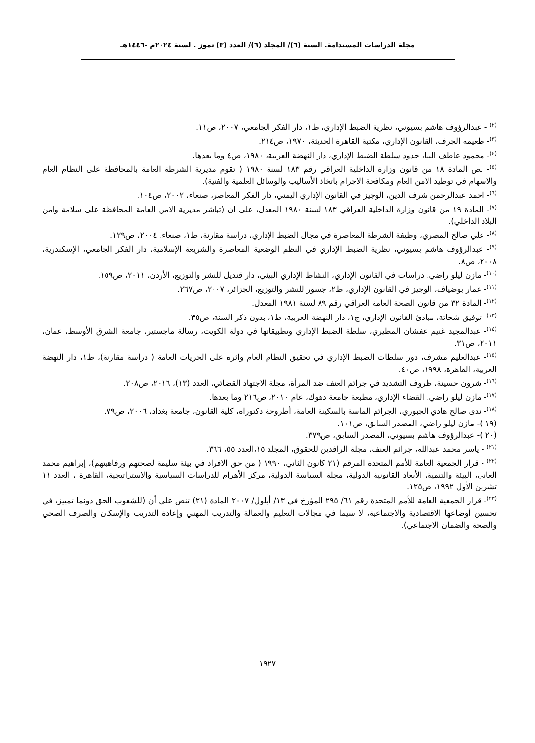مجلة الدراسات المستدامة. السنة (٦)/ المجلد (٦)/ العدد (٣) تموز . لسنة ٢٠٢٤م -١٤٤٦هـ
<sup>(٢)</sup> - عبدالرؤوف هاشم بسيوني، نظرية الضبط الإداري، ط١، دار الفكر الجامعي، ٢٠٠٧، ص١١.
<sup>(٣)</sup>- طعيمه الجرف، القانون الإداري، مكتبة القاهرة الحديثة، ١٩٧٠، ص٢١٤.
<sup>(٤)</sup>- محمود عاطف البنا، حدود سلطة الضبط الإداري، دار النهضة العربية، ١٩٨٠، ص٤ وما بعدها.
<sup>(٥)</sup>- نص المادة ١٨ من قانون وزارة الداخلية العراقي رقم ١٨٣ لسنة ١٩٨٠ ( تقوم مديرية الشرطة العامة بالمحافظة على النظام العام والاسهام في توطيد الامن العام ومكافحة الاجرام باتخاذ الأساليب والوسائل العلمية والفنية).
<sup>(٦)</sup>- احمد عبدالرحمن شرف الدين، الوجيز في القانون الإداري اليمني، دار الفكر المعاصر، صنعاء، ٢٠٠٢، ص١٠٤.
<sup>(٧)</sup>- المادة ١٩ من قانون وزارة الداخلية العراقي ١٨٣ لسنة ١٩٨٠ المعدل، على ان (تباشر مديرية الامن العامة المحافظة على سلامة وامن البلاد الداخلي).
<sup>(٨)</sup>- علي صالح المصري، وظيفة الشرطة المعاصرة في مجال الضبط الإداري، دراسة مقارنة، ط١، صنعاء، ٢٠٠٤، ص١٢٩.
<sup>(٩)</sup>- عبدالرؤوف هاشم بسيوني، نظرية الضبط الإداري في النظم الوضعية المعاصرة والشريعة الإسلامية، دار الفكر الجامعي، الإسكندرية، ٢٠٠٨، ص٨.
<sup>(١٠)</sup>- مازن ليلو راضي، دراسات في القانون الإداري، النشاط الإداري البيئي، دار قنديل للنشر والتوزيع، الأردن، ٢٠١١، ص١٥٩.
<sup>(١١)</sup>- عمار بوضياف، الوجيز في القانون الإداري، ط٢، جسور للنشر والتوزيع، الجزائر، ٢٠٠٧، ص٢٦٧.
<sup>(١٢)</sup>- المادة ٣٢ من قانون الصحة العامة العراقي رقم ٨٩ لسنة ١٩٨١ المعدل.
<sup>(١٣)</sup>- توفيق شحاتة، مبادئ القانون الإداري، ج١، دار النهضة العربية، ط١، بدون ذكر السنة، ص٣٥.
<sup>(١٤)</sup>- عبدالمجيد غنيم عفشان المطيري، سلطة الضبط الإداري وتطبيقاتها في دولة الكويت، رسالة ماجستير، جامعة الشرق الأوسط، عمان، ٢٠١١، ص٣١.
<sup>(١٥)</sup>- عبدالعليم مشرف، دور سلطات الضبط الإداري في تحقيق النظام العام واثره على الحريات العامة ( دراسة مقارنة)، ط١، دار النهضة العربية، القاهرة، ١٩٩٨، ص٤٠.
<sup>(١٦)</sup>- شرون حسينة، ظروف التشديد في جرائم العنف ضد المرأة، مجلة الاجتهاد القضائي، العدد (١٣)، ٢٠١٦، ص٢٠٨.
<sup>(١٧)</sup>- مازن ليلو راضي، القضاء الإداري، مطبعة جامعة دهوك، عام ٢٠١٠، ص٢١٦ وما بعدها.
<sup>(١٨)</sup>- ندى صالح هادي الجبوري، الجرائم الماسة بالسكينة العامة، أطروحة دكتوراه، كلية القانون، جامعة بغداد، ٢٠٠٦، ص٧٩.
(١٩ )- مازن ليلو راضي، المصدر السابق، ص١٠١.
(٢٠ )- عبدالرؤوف هاشم بسيوني، المصدر السابق، ص٣٧٩.
<sup>(٢١)</sup> - ياسر محمد عبدالله، جرائم العنف، مجلة الرافدين للحقوق، المجلد ١٥،العدد ٥٥، ٣٦٦.
<sup>(٢٢)</sup> - قرار الجمعية العامة للأمم المتحدة المرقم (٢١ كانون الثاني، ١٩٩٠ ( من حق الافراد في بيئة سليمة لصحتهم ورفاهيتهم)، إبراهيم محمد العاني، البيئة والتنمية، الأبعاد القانونية الدولية، مجلة السياسة الدولية، مركز الأهرام للدراسات السياسية والاستراتيجية، القاهرة ، العدد ١١ تشرين الأول ١٩٩٢، ص١٢٥.
<sup>(٢٣)</sup>- قرار الجمعية العامة للأمم المتحدة رقم ٦١/ ٢٩٥ المؤرخ في ١٣/ أيلول/ ٢٠٠٧ المادة (٢١) تنص على أن (للشعوب الحق دونما تمييز، في تحسين أوضاعها الاقتصادية والاجتماعية، لا سيما في مجالات التعليم والعمالة والتدريب المهني وإعادة التدريب والإسكان والصرف الصحي والصحة والضمان الاجتماعي).
١٩٢٧